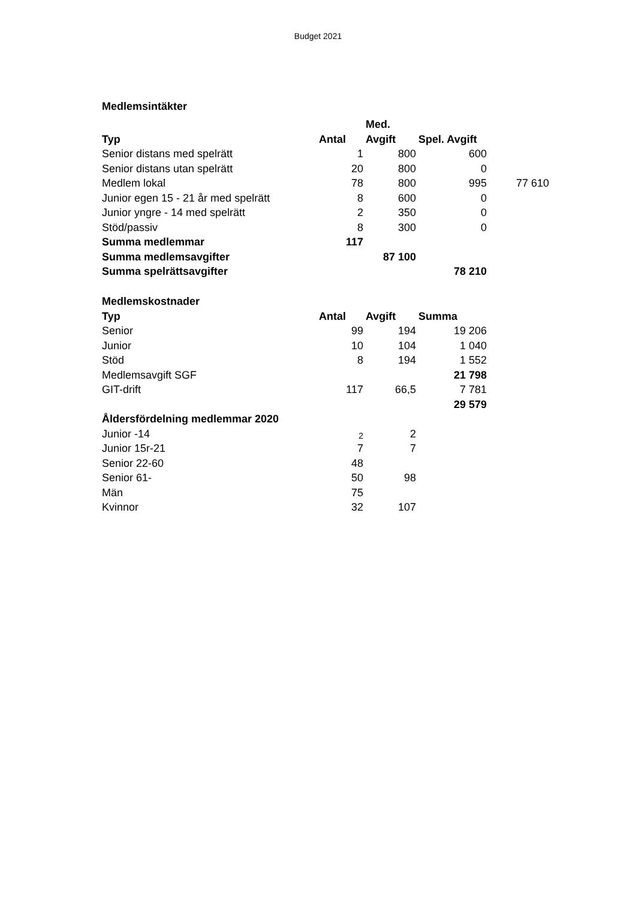Budget 2021
| Medlemsintäkter | | | | |
| | | Med. | | |
| Typ | Antal | Avgift | Spel. Avgift | |
| Senior distans med spelrätt | 1 | 800 | 600 | |
| Senior distans utan spelrätt | 20 | 800 | 0 | |
| Medlem lokal | 78 | 800 | 995 | 77 610 |
| Junior egen 15 - 21 år med spelrätt | 8 | 600 | 0 | |
| Junior yngre - 14 med spelrätt | 2 | 350 | 0 | |
| Stöd/passiv | 8 | 300 | 0 | |
| Summa medlemmar | 117 | | | |
| Summa medlemsavgifter | | 87 100 | | |
| Summa spelrättsavgifter | | | 78 210 | |
| Medlemskostnader | | | | |
| Typ | Antal | Avgift | Summa | |
| Senior | 99 | 194 | 19 206 | |
| Junior | 10 | 104 | 1 040 | |
| Stöd | 8 | 194 | 1 552 | |
| Medlemsavgift SGF | | | 21 798 | |
| GIT-drift | 117 | 66,5 | 7 781 | |
| | | | 29 579 | |
| Åldersfördelning medlemmar 2020 | | | | |
| Junior -14 | 2 | 2 | | |
| Junior 15r-21 | 7 | 7 | | |
| Senior 22-60 | 48 | | | |
| Senior 61- | 50 | 98 | | |
| Män | 75 | | | |
| Kvinnor | 32 | 107 | | |